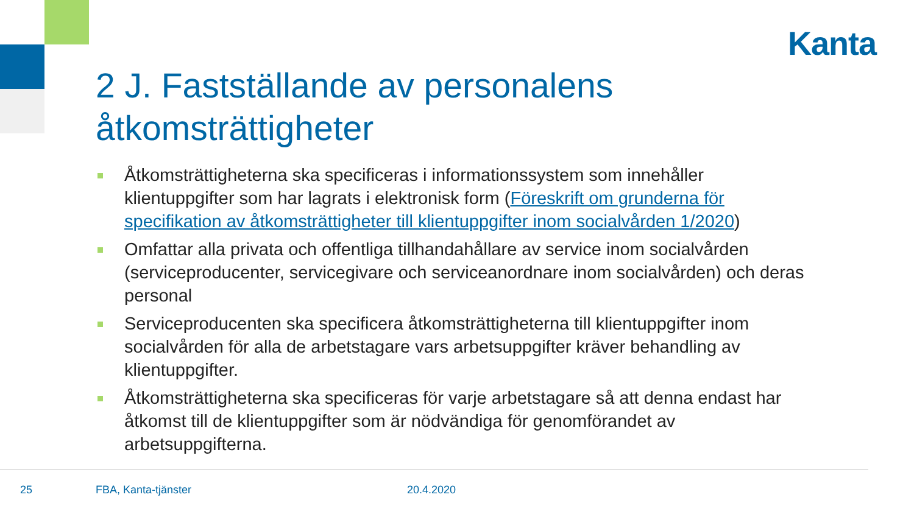Kanta
2 J. Fastställande av personalens åtkomsträttigheter
Åtkomsträttigheterna ska specificeras i informationssystem som innehåller klientuppgifter som har lagrats i elektronisk form (Föreskrift om grunderna för specifikation av åtkomsträttigheter till klientuppgifter inom socialvården 1/2020)
Omfattar alla privata och offentliga tillhandahållare av service inom socialvården (serviceproducenter, servicegivare och serviceanordnare inom socialvården) och deras personal
Serviceproducenten ska specificera åtkomsträttigheterna till klientuppgifter inom socialvården för alla de arbetstagare vars arbetsuppgifter kräver behandling av klientuppgifter.
Åtkomsträttigheterna ska specificeras för varje arbetstagare så att denna endast har åtkomst till de klientuppgifter som är nödvändiga för genomförandet av arbetsuppgifterna.
25 FBA, Kanta-tjänster 20.4.2020